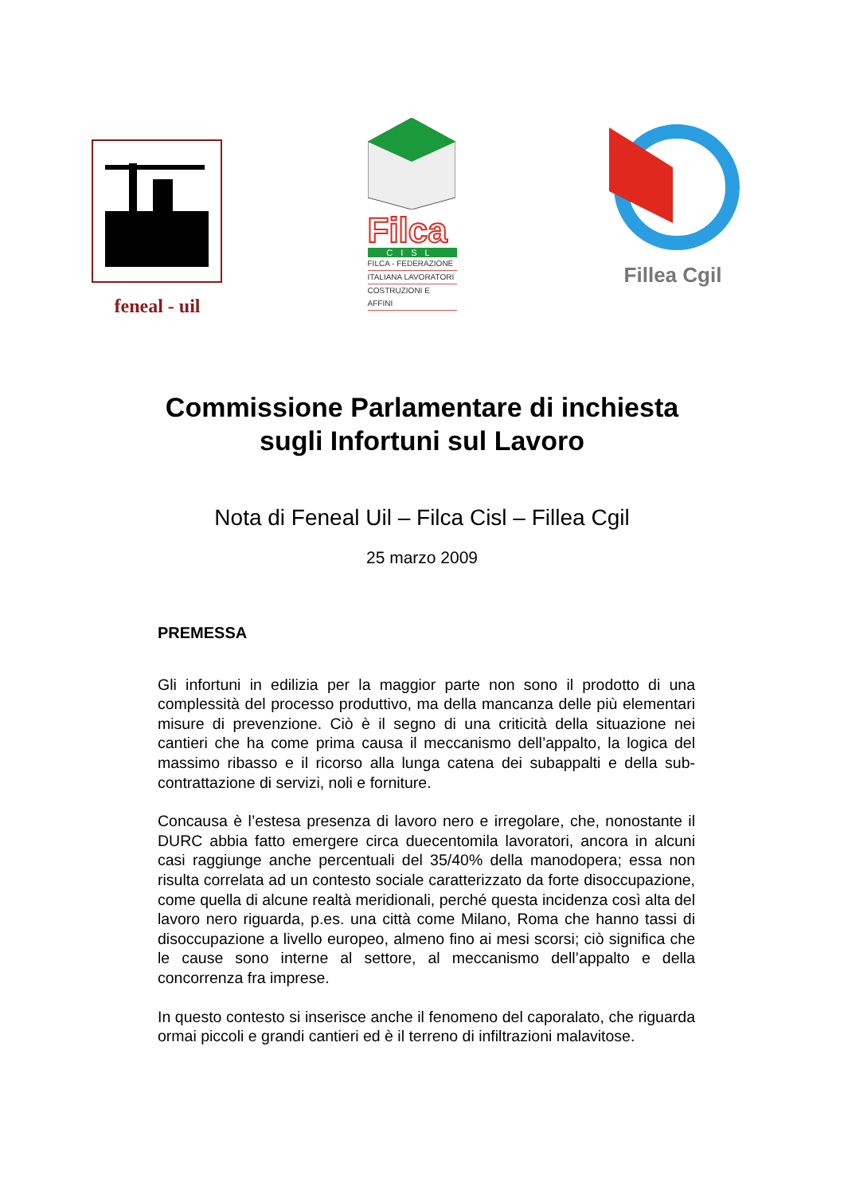feneal - uil
Filca
CISL
FILCA - FEDERAZIONE
ITALIANA LAVORATORI
COSTRUZIONI E AFFINI
Fillea Cgil
Commissione Parlamentare di inchiesta
sugli Infortuni sul Lavoro
Nota di Feneal Uil – Filca Cisl – Fillea Cgil
25 marzo 2009
PREMESSA
Gli infortuni in edilizia per la maggior parte non sono il prodotto di una complessità del processo produttivo, ma della mancanza delle più elementari misure di prevenzione. Ciò è il segno di una criticità della situazione nei cantieri che ha come prima causa il meccanismo dell’appalto, la logica del massimo ribasso e il ricorso alla lunga catena dei subappalti e della sub-contrattazione di servizi, noli e forniture.
Concausa è l’estesa presenza di lavoro nero e irregolare, che, nonostante il DURC abbia fatto emergere circa duecentomila lavoratori, ancora in alcuni casi raggiunge anche percentuali del 35/40% della manodopera; essa non risulta correlata ad un contesto sociale caratterizzato da forte disoccupazione, come quella di alcune realtà meridionali, perché questa incidenza così alta del lavoro nero riguarda, p.es. una città come Milano, Roma che hanno tassi di disoccupazione a livello europeo, almeno fino ai mesi scorsi; ciò significa che le cause sono interne al settore, al meccanismo dell’appalto e della concorrenza fra imprese.
In questo contesto si inserisce anche il fenomeno del caporalato, che riguarda ormai piccoli e grandi cantieri ed è il terreno di infiltrazioni malavitose.